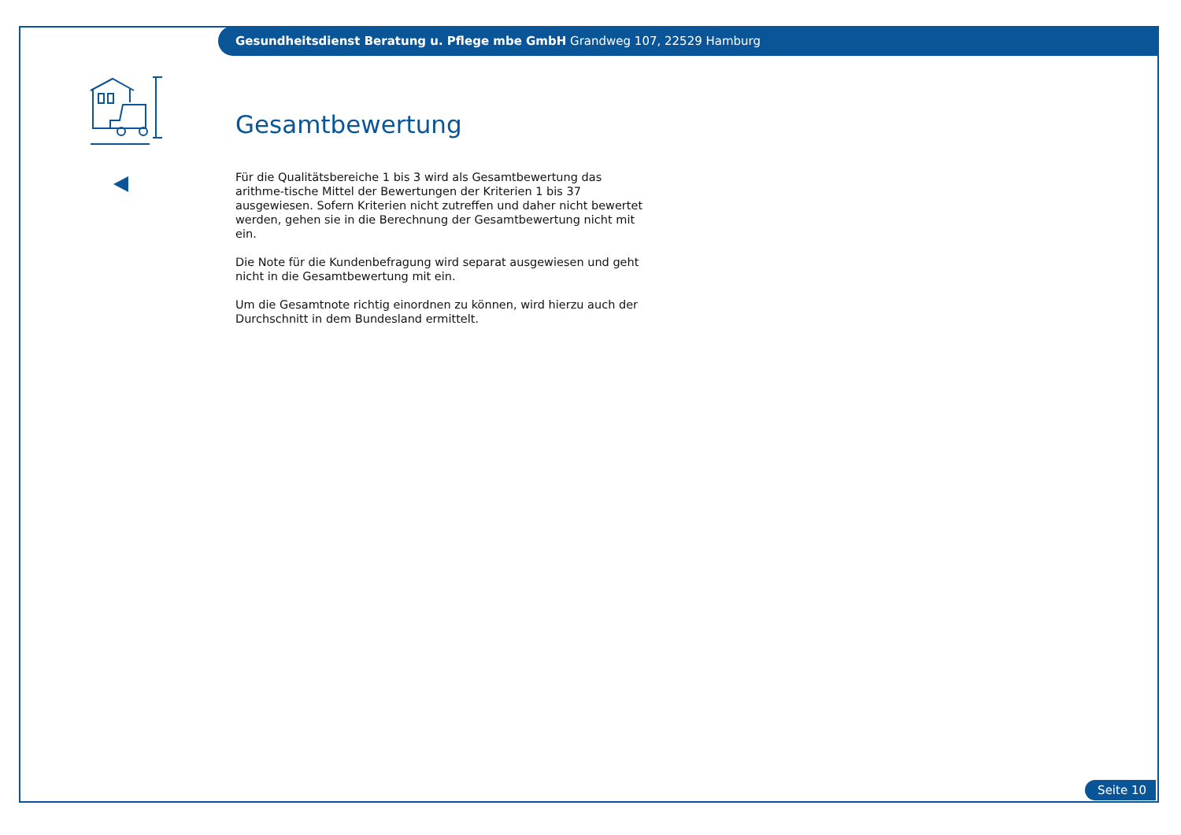Gesundheitsdienst Beratung u. Pflege mbe GmbH Grandweg 107, 22529 Hamburg
Gesamtbewertung
Für die Qualitätsbereiche 1 bis 3 wird als Gesamtbewertung das arithme-tische Mittel der Bewertungen der Kriterien 1 bis 37 ausgewiesen. Sofern Kriterien nicht zutreffen und daher nicht bewertet werden, gehen sie in die Berechnung der Gesamtbewertung nicht mit ein.
Die Note für die Kundenbefragung wird separat ausgewiesen und geht nicht in die Gesamtbewertung mit ein.
Um die Gesamtnote richtig einordnen zu können, wird hierzu auch der Durchschnitt in dem Bundesland ermittelt.
Seite 10